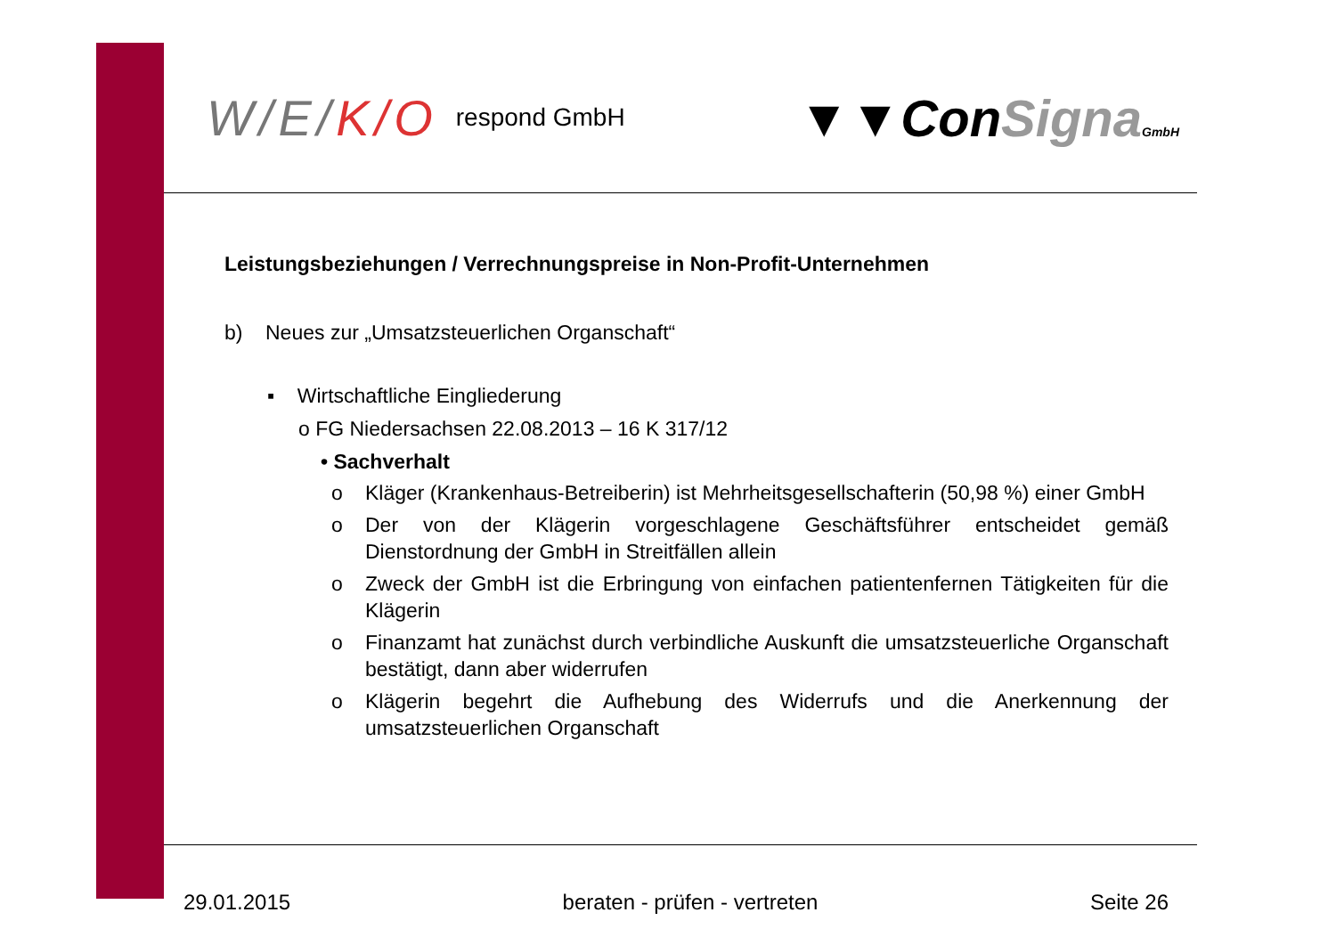W/E/K/O
respond GmbH
▼▼ConSigna GmbH
Leistungsbeziehungen / Verrechnungspreise in Non-Profit-Unternehmen
b) Neues zur „Umsatzsteuerlichen Organschaft“
▪ Wirtschaftliche Eingliederung
o FG Niedersachsen 22.08.2013 – 16 K 317/12
• Sachverhalt
o Kläger (Krankenhaus-Betreiberin) ist Mehrheitsgesellschafterin (50,98 %) einer GmbH
o Der von der Klägerin vorgeschlagene Geschäftsführer entscheidet gemäß Dienstordnung der GmbH in Streitfällen allein
o Zweck der GmbH ist die Erbringung von einfachen patientenfernen Tätigkeiten für die Klägerin
o Finanzamt hat zunächst durch verbindliche Auskunft die umsatzsteuerliche Organschaft bestätigt, dann aber widerrufen
o Klägerin begehrt die Aufhebung des Widerrufs und die Anerkennung der umsatzsteuerlichen Organschaft
29.01.2015 beraten - prüfen - vertreten Seite 26